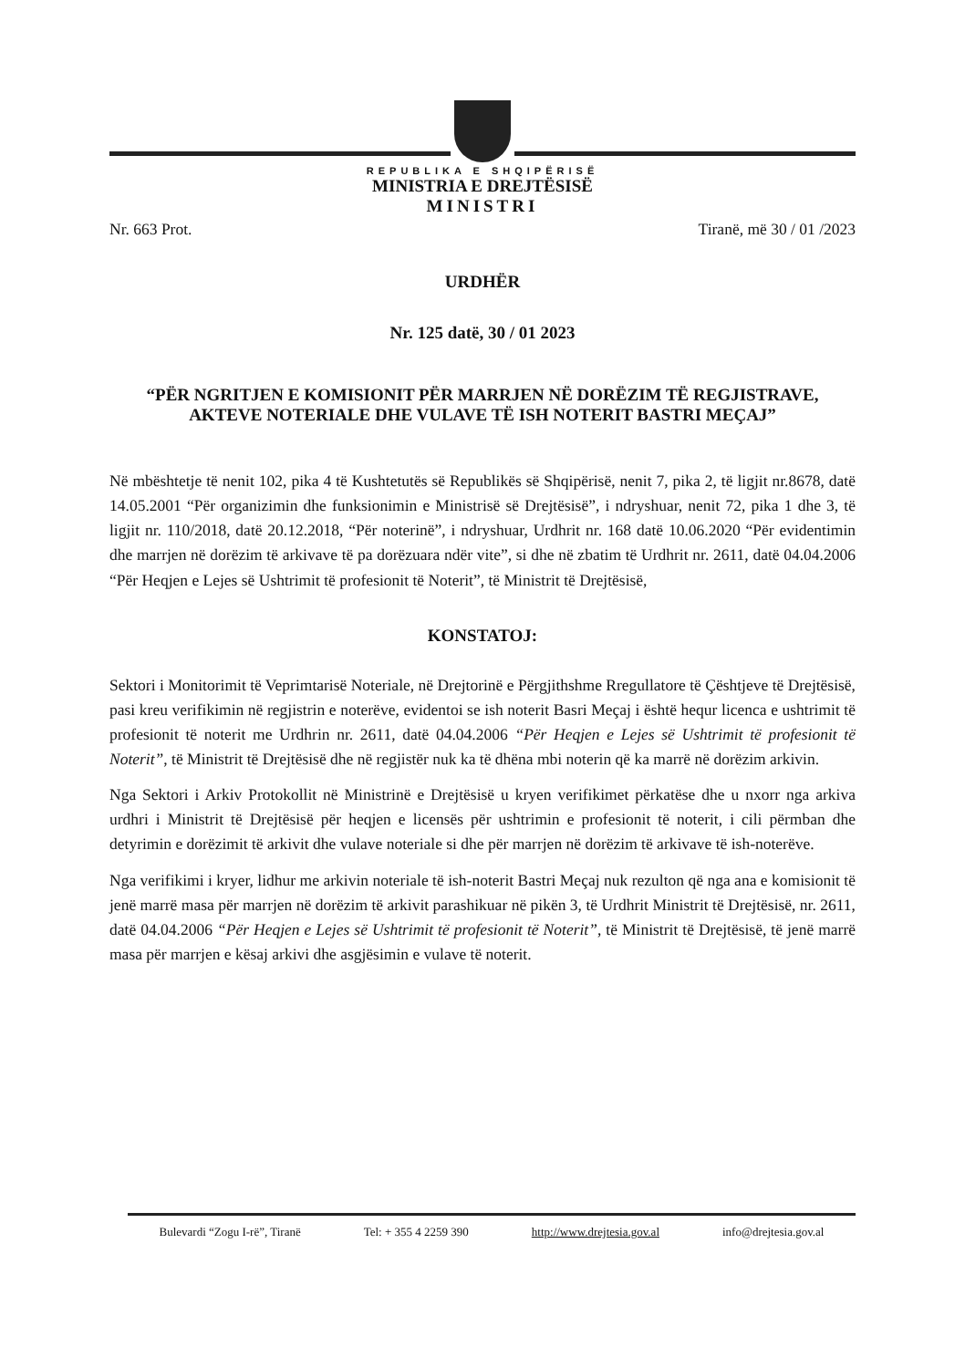REPUBLIKA E SHQIPËRISË
MINISTRIA E DREJTËSISË
MINISTRI
Nr. 663 Prot. Tiranë, më 30 / 01 /2023
URDHËR
Nr. 125 datë, 30 / 01 2023
“PËR NGRITJEN E KOMISIONIT PËR MARRJEN NË DORËZIM TË REGJISTRAVE, AKTEVE NOTERIALE DHE VULAVE TË ISH NOTERIT BASTRI MEÇAJ”
Në mbështetje të nenit 102, pika 4 të Kushtetutës së Republikës së Shqipërisë, nenit 7, pika 2, të ligjit nr.8678, datë 14.05.2001 “Për organizimin dhe funksionimin e Ministrisë së Drejtësisë”, i ndryshuar, nenit 72, pika 1 dhe 3, të ligjit nr. 110/2018, datë 20.12.2018, “Për noterinë”, i ndryshuar, Urdhrit nr. 168 datë 10.06.2020 “Për evidentimin dhe marrjen në dorëzim të arkivave të pa dorëzuara ndër vite”, si dhe në zbatim të Urdhrit nr. 2611, datë 04.04.2006 “Për Heqjen e Lejes së Ushtrimit të profesionit të Noterit”, të Ministrit të Drejtësisë,
KONSTATOJ:
Sektori i Monitorimit të Veprimtarisë Noteriale, në Drejtorinë e Përgjithshme Rregullatore të Çështjeve të Drejtësisë, pasi kreu verifikimin në regjistrin e noterëve, evidentoi se ish noterit Basri Meçaj i është hequr licenca e ushtrimit të profesionit të noterit me Urdhrin nr. 2611, datë 04.04.2006 “Për Heqjen e Lejes së Ushtrimit të profesionit të Noterit”, të Ministrit të Drejtësisë dhe në regjistër nuk ka të dhëna mbi noterin që ka marrë në dorëzim arkivin.
Nga Sektori i Arkiv Protokollit në Ministrinë e Drejtësisë u kryen verifikimet përkatëse dhe u nxorr nga arkiva urdhri i Ministrit të Drejtësisë për heqjen e licensës për ushtrimin e profesionit të noterit, i cili përmban dhe detyrimin e dorëzimit të arkivit dhe vulave noteriale si dhe për marrjen në dorëzim të arkivave të ish-noterëve.
Nga verifikimi i kryer, lidhur me arkivin noteriale të ish-noterit Bastri Meçaj nuk rezulton që nga ana e komisionit të jenë marrë masa për marrjen në dorëzim të arkivit parashikuar në pikën 3, të Urdhrit Ministrit të Drejtësisë, nr. 2611, datë 04.04.2006 “Për Heqjen e Lejes së Ushtrimit të profesionit të Noterit”, të Ministrit të Drejtësisë, të jenë marrë masa për marrjen e kësaj arkivi dhe asgjësimin e vulave të noterit.
Bulevardi “Zogu I-rë”, Tiranë Tel: + 355 4 2259 390 http://www.drejtesia.gov.al info@drejtesia.gov.al